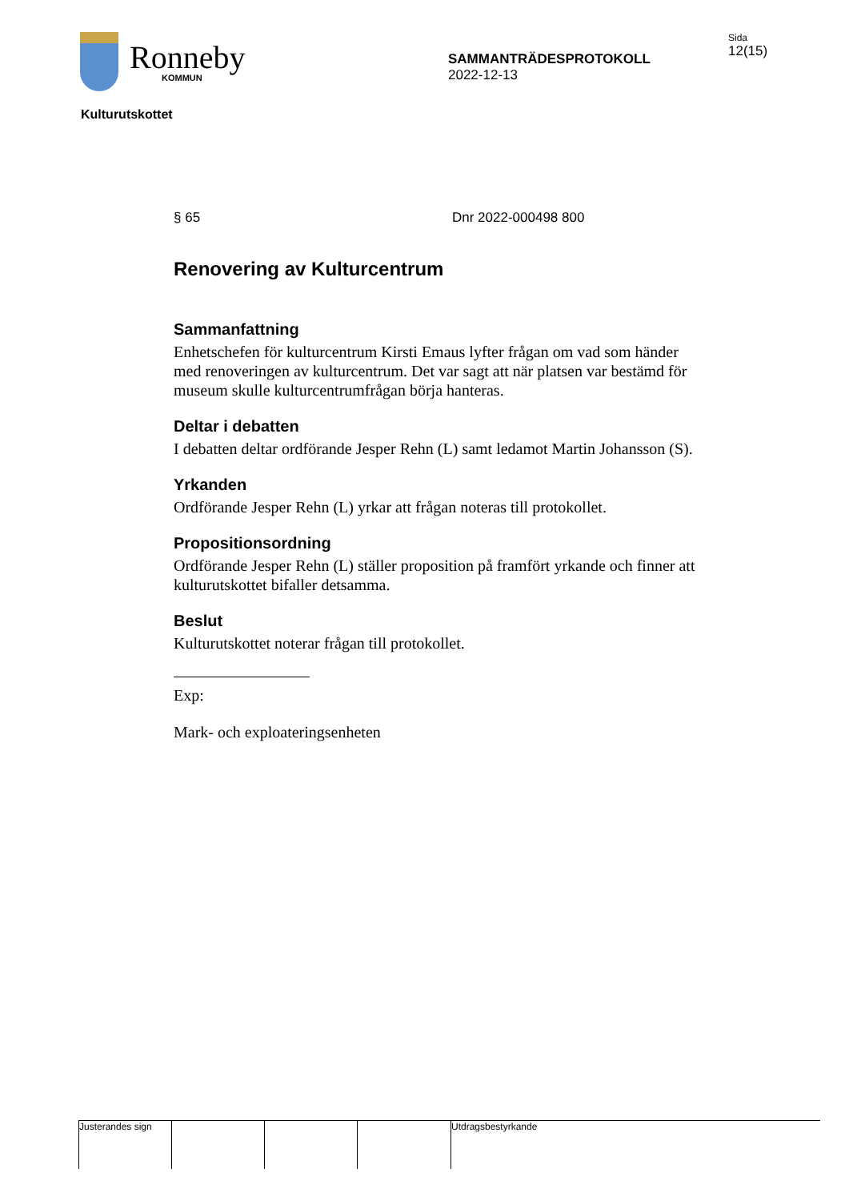Ronneby
KOMMUN
SAMMANTRÄDESPROTOKOLL
2022-12-13
Sida
12(15)
Kulturutskottet
§ 65 Dnr 2022-000498 800
Renovering av Kulturcentrum
Sammanfattning
Enhetschefen för kulturcentrum Kirsti Emaus lyfter frågan om vad som händer med renoveringen av kulturcentrum. Det var sagt att när platsen var bestämd för museum skulle kulturcentrumfrågan börja hanteras.
Deltar i debatten
I debatten deltar ordförande Jesper Rehn (L) samt ledamot Martin Johansson (S).
Yrkanden
Ordförande Jesper Rehn (L) yrkar att frågan noteras till protokollet.
Propositionsordning
Ordförande Jesper Rehn (L) ställer proposition på framfört yrkande och finner att kulturutskottet bifaller detsamma.
Beslut
Kulturutskottet noterar frågan till protokollet.
Exp:
Mark- och exploateringsenheten
Justerandes sign
Utdragsbestyrkande